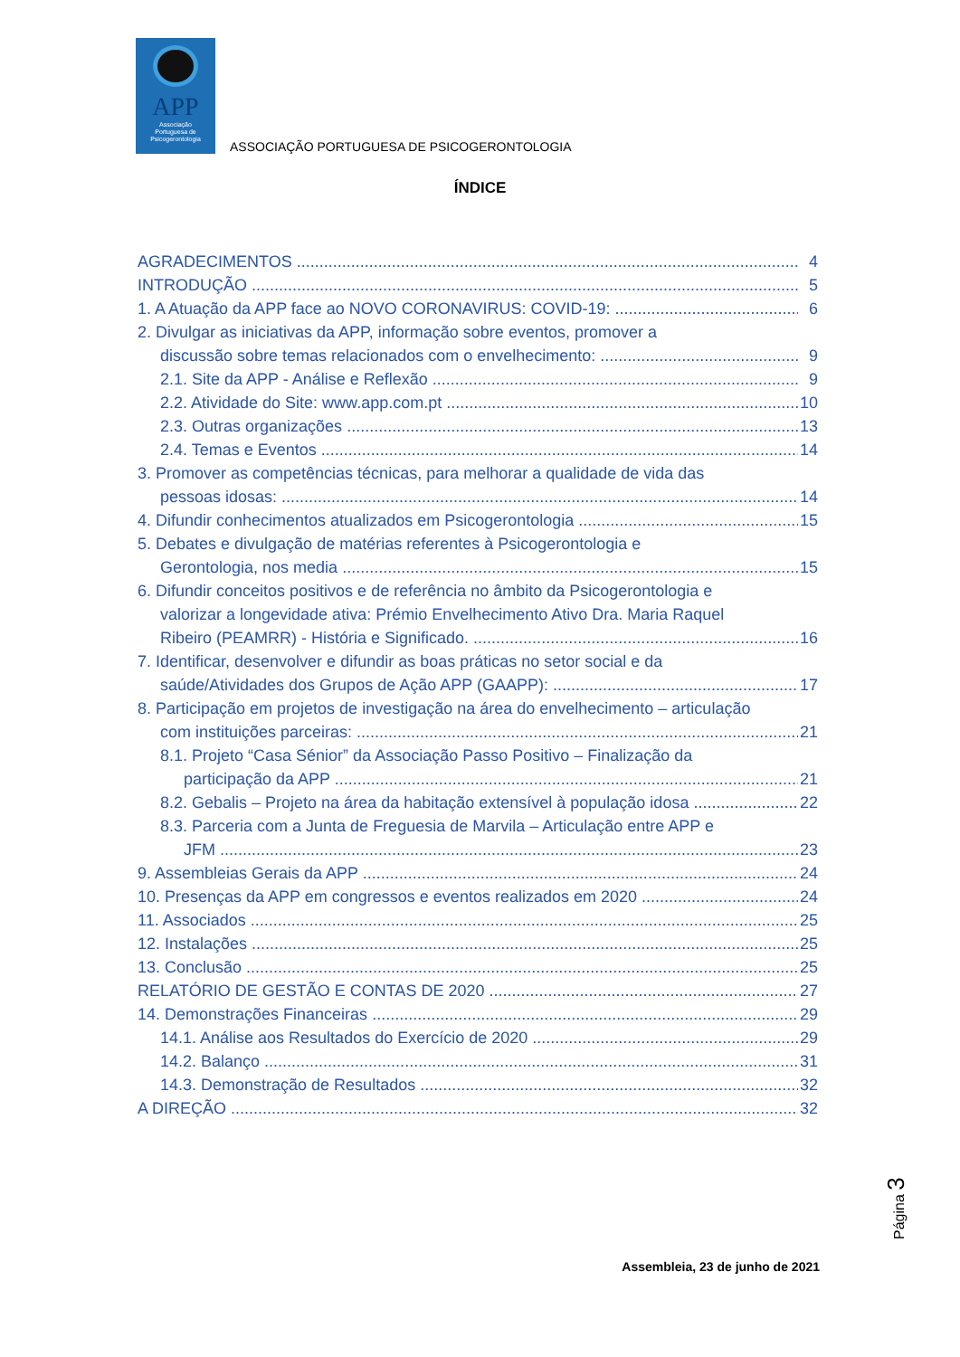APP
Associação
Portuguesa de
Psicogerontologia
ASSOCIAÇÃO PORTUGUESA DE PSICOGERONTOLOGIA
ÍNDICE
AGRADECIMENTOS 4
INTRODUÇÃO 5
1. A Atuação da APP face ao NOVO CORONAVIRUS: COVID-19: 6
2. Divulgar as iniciativas da APP, informação sobre eventos, promover a
discussão sobre temas relacionados com o envelhecimento: 9
2.1. Site da APP - Análise e Reflexão 9
2.2. Atividade do Site: www.app.com.pt 10
2.3. Outras organizações 13
2.4. Temas e Eventos 14
3. Promover as competências técnicas, para melhorar a qualidade de vida das
pessoas idosas: 14
4. Difundir conhecimentos atualizados em Psicogerontologia 15
5. Debates e divulgação de matérias referentes à Psicogerontologia e
Gerontologia, nos media 15
6. Difundir conceitos positivos e de referência no âmbito da Psicogerontologia e
valorizar a longevidade ativa: Prémio Envelhecimento Ativo Dra. Maria Raquel
Ribeiro (PEAMRR) - História e Significado. 16
7. Identificar, desenvolver e difundir as boas práticas no setor social e da
saúde/Atividades dos Grupos de Ação APP (GAAPP): 17
8. Participação em projetos de investigação na área do envelhecimento – articulação
com instituições parceiras: 21
8.1. Projeto “Casa Sénior” da Associação Passo Positivo – Finalização da
participação da APP 21
8.2. Gebalis – Projeto na área da habitação extensível à população idosa 22
8.3. Parceria com a Junta de Freguesia de Marvila – Articulação entre APP e
JFM 23
9. Assembleias Gerais da APP 24
10. Presenças da APP em congressos e eventos realizados em 2020 24
11. Associados 25
12. Instalações 25
13. Conclusão 25
RELATÓRIO DE GESTÃO E CONTAS DE 2020 27
14. Demonstrações Financeiras 29
14.1. Análise aos Resultados do Exercício de 2020 29
14.2. Balanço 31
14.3. Demonstração de Resultados 32
A DIREÇÃO 32
Página 3
Assembleia, 23 de junho de 2021